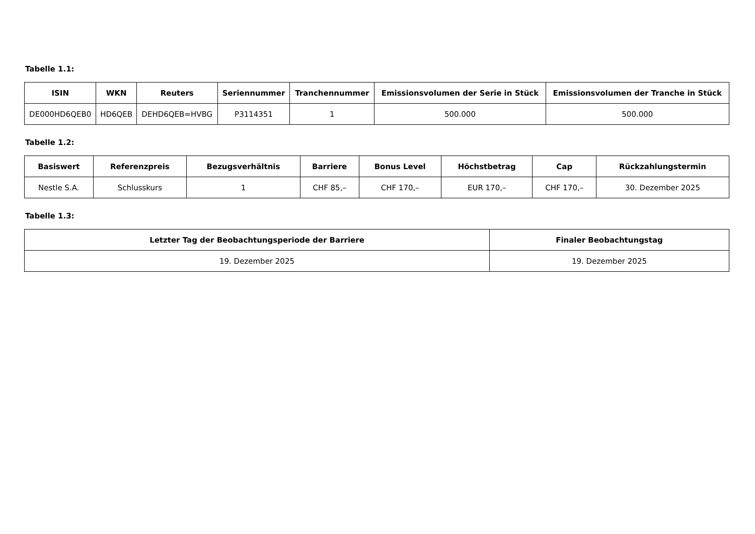Tabelle 1.1:
| ISIN | WKN | Reuters | Seriennummer | Tranchennummer | Emissionsvolumen der Serie in Stück | Emissionsvolumen der Tranche in Stück |
| --- | --- | --- | --- | --- | --- | --- |
| DE000HD6QEB0 | HD6QEB | DEHD6QEB=HVBG | P3114351 | 1 | 500.000 | 500.000 |
Tabelle 1.2:
| Basiswert | Referenzpreis | Bezugsverhältnis | Barriere | Bonus Level | Höchstbetrag | Cap | Rückzahlungstermin |
| --- | --- | --- | --- | --- | --- | --- | --- |
| Nestle S.A. | Schlusskurs | 1 | CHF 85,– | CHF 170,– | EUR 170,– | CHF 170,– | 30. Dezember 2025 |
Tabelle 1.3:
| Letzter Tag der Beobachtungsperiode der Barriere | Finaler Beobachtungstag |
| --- | --- |
| 19. Dezember 2025 | 19. Dezember 2025 |